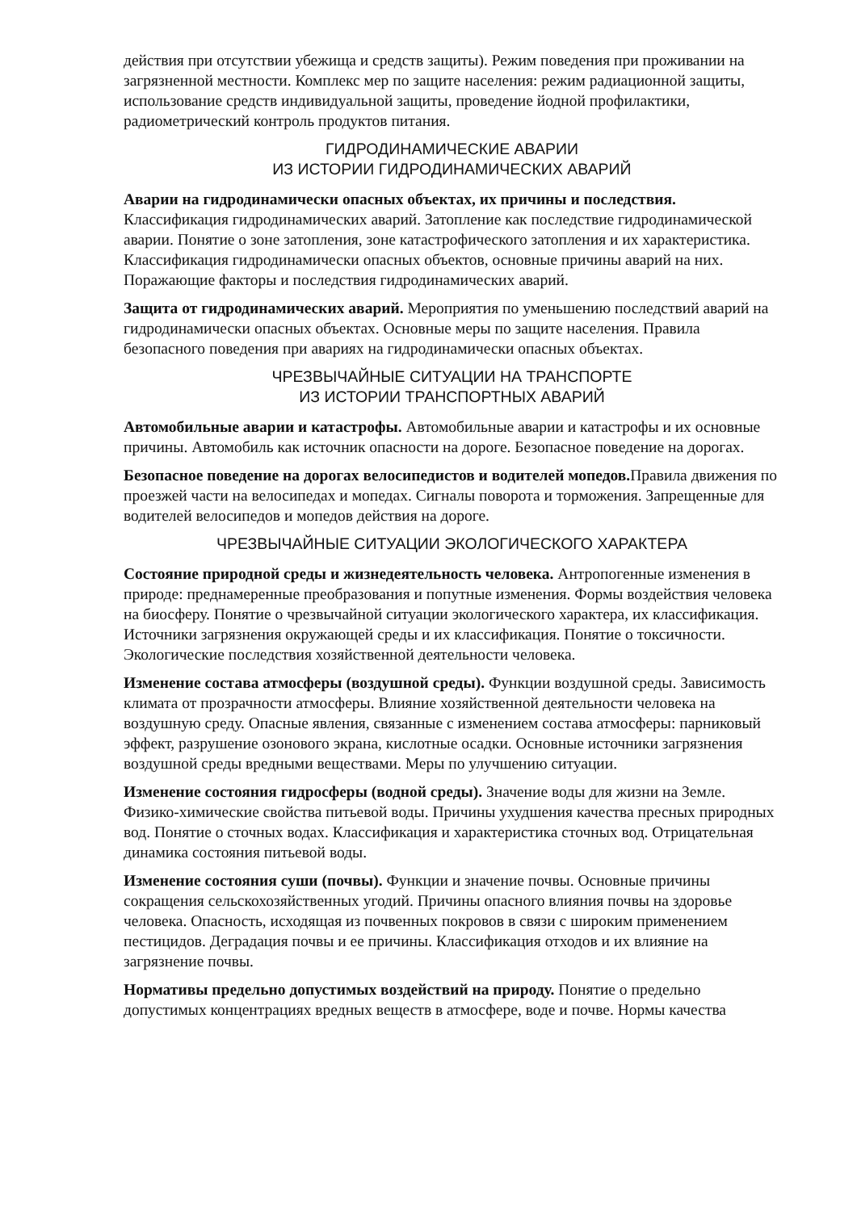действия при отсутствии убежища и средств защиты). Режим поведения при проживании на загрязненной местности. Комплекс мер по защите населения: режим радиационной защиты, использование средств индивидуальной защиты, проведение йодной профилактики, радиометрический контроль продуктов питания.
ГИДРОДИНАМИЧЕСКИЕ АВАРИИ
ИЗ ИСТОРИИ ГИДРОДИНАМИЧЕСКИХ АВАРИЙ
Аварии на гидродинамически опасных объектах, их причины и последствия. Классификация гидродинамических аварий. Затопление как последствие гидродинамической аварии. Понятие о зоне затопления, зоне катастрофического затопления и их характеристика. Классификация гидродинамически опасных объектов, основные причины аварий на них. Поражающие факторы и последствия гидродинамических аварий.
Защита от гидродинамических аварий. Мероприятия по уменьшению последствий аварий на гидродинамически опасных объектах. Основные меры по защите населения. Правила безопасного поведения при авариях на гидродинамически опасных объектах.
ЧРЕЗВЫЧАЙНЫЕ СИТУАЦИИ НА ТРАНСПОРТЕ
ИЗ ИСТОРИИ ТРАНСПОРТНЫХ АВАРИЙ
Автомобильные аварии и катастрофы. Автомобильные аварии и катастрофы и их основные причины. Автомобиль как источник опасности на дороге. Безопасное поведение на дорогах.
Безопасное поведение на дорогах велосипедистов и водителей мопедов. Правила движения по проезжей части на велосипедах и мопедах. Сигналы поворота и торможения. Запрещенные для водителей велосипедов и мопедов действия на дороге.
ЧРЕЗВЫЧАЙНЫЕ СИТУАЦИИ ЭКОЛОГИЧЕСКОГО ХАРАКТЕРА
Состояние природной среды и жизнедеятельность человека. Антропогенные изменения в природе: преднамеренные преобразования и попутные изменения. Формы воздействия человека на биосферу. Понятие о чрезвычайной ситуации экологического характера, их классификация. Источники загрязнения окружающей среды и их классификация. Понятие о токсичности. Экологические последствия хозяйственной деятельности человека.
Изменение состава атмосферы (воздушной среды). Функции воздушной среды. Зависимость климата от прозрачности атмосферы. Влияние хозяйственной деятельности человека на воздушную среду. Опасные явления, связанные с изменением состава атмосферы: парниковый эффект, разрушение озонового экрана, кислотные осадки. Основные источники загрязнения воздушной среды вредными веществами. Меры по улучшению ситуации.
Изменение состояния гидросферы (водной среды). Значение воды для жизни на Земле. Физико-химические свойства питьевой воды. Причины ухудшения качества пресных природных вод. Понятие о сточных водах. Классификация и характеристика сточных вод. Отрицательная динамика состояния питьевой воды.
Изменение состояния суши (почвы). Функции и значение почвы. Основные причины сокращения сельскохозяйственных угодий. Причины опасного влияния почвы на здоровье человека. Опасность, исходящая из почвенных покровов в связи с широким применением пестицидов. Деградация почвы и ее причины. Классификация отходов и их влияние на загрязнение почвы.
Нормативы предельно допустимых воздействий на природу. Понятие о предельно допустимых концентрациях вредных веществ в атмосфере, воде и почве. Нормы качества